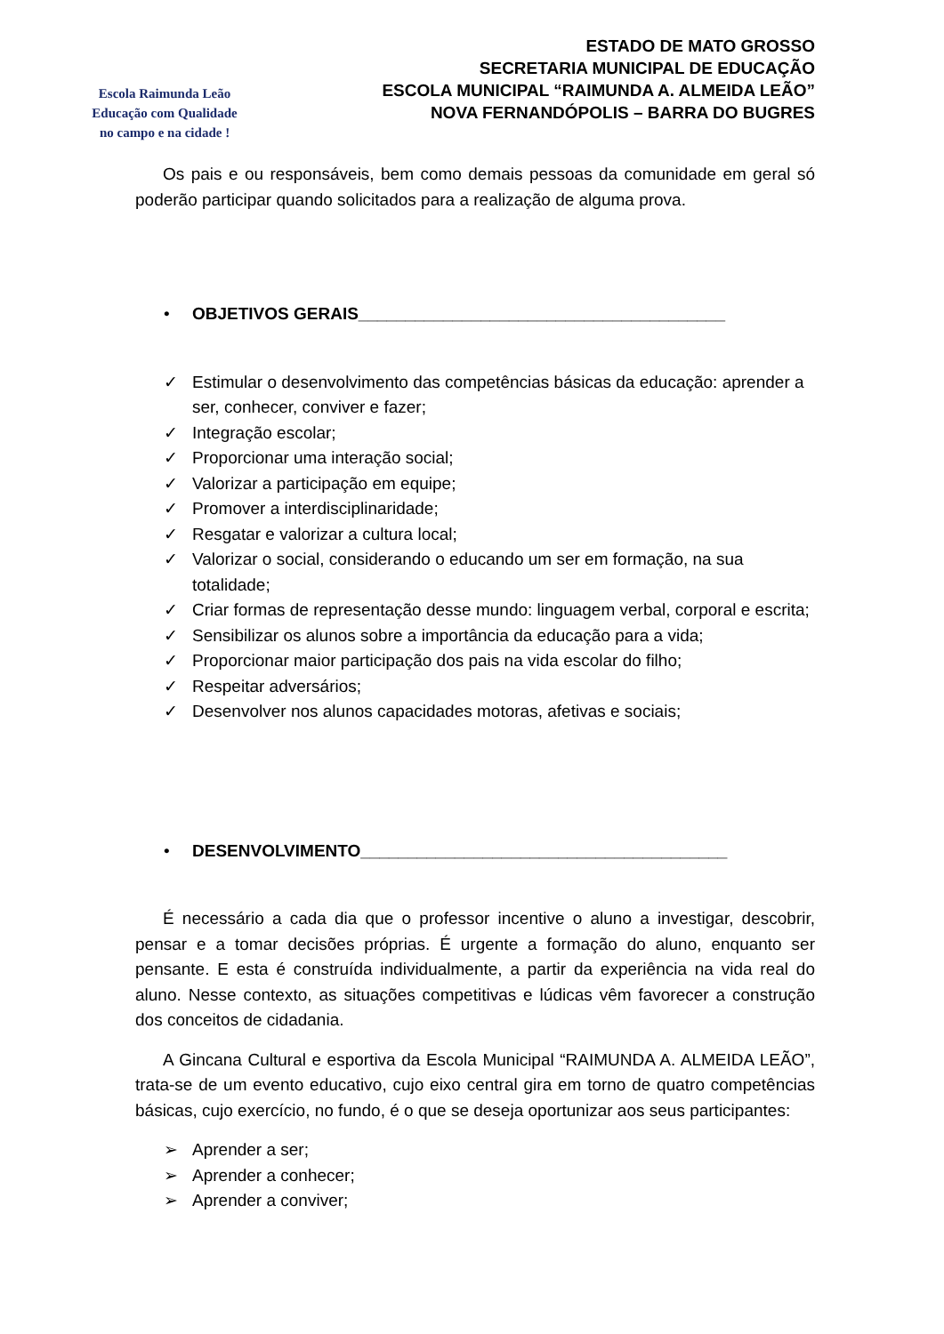Escola Raimunda Leão
Educação com Qualidade
no campo e na cidade !
ESTADO DE MATO GROSSO
SECRETARIA MUNICIPAL DE EDUCAÇÃO
ESCOLA MUNICIPAL “RAIMUNDA A. ALMEIDA LEÃO”
NOVA FERNANDÓPOLIS – BARRA DO BUGRES
Os pais e ou responsáveis, bem como demais pessoas da comunidade em geral só poderão participar quando solicitados para a realização de alguma prova.
• OBJETIVOS GERAIS_______________________________________
✓ Estimular o desenvolvimento das competências básicas da educação: aprender a ser, conhecer, conviver e fazer;
✓ Integração escolar;
✓ Proporcionar uma interação social;
✓ Valorizar a participação em equipe;
✓ Promover a interdisciplinaridade;
✓ Resgatar e valorizar a cultura local;
✓ Valorizar o social, considerando o educando um ser em formação, na sua totalidade;
✓ Criar formas de representação desse mundo: linguagem verbal, corporal e escrita;
✓ Sensibilizar os alunos sobre a importância da educação para a vida;
✓ Proporcionar maior participação dos pais na vida escolar do filho;
✓ Respeitar adversários;
✓ Desenvolver nos alunos capacidades motoras, afetivas e sociais;
• DESENVOLVIMENTO_______________________________________
É necessário a cada dia que o professor incentive o aluno a investigar, descobrir, pensar e a tomar decisões próprias. É urgente a formação do aluno, enquanto ser pensante. E esta é construída individualmente, a partir da experiência na vida real do aluno. Nesse contexto, as situações competitivas e lúdicas vêm favorecer a construção dos conceitos de cidadania.
A Gincana Cultural e esportiva da Escola Municipal “RAIMUNDA A. ALMEIDA LEÃO”, trata-se de um evento educativo, cujo eixo central gira em torno de quatro competências básicas, cujo exercício, no fundo, é o que se deseja oportunizar aos seus participantes:
➢ Aprender a ser;
➢ Aprender a conhecer;
➢ Aprender a conviver;